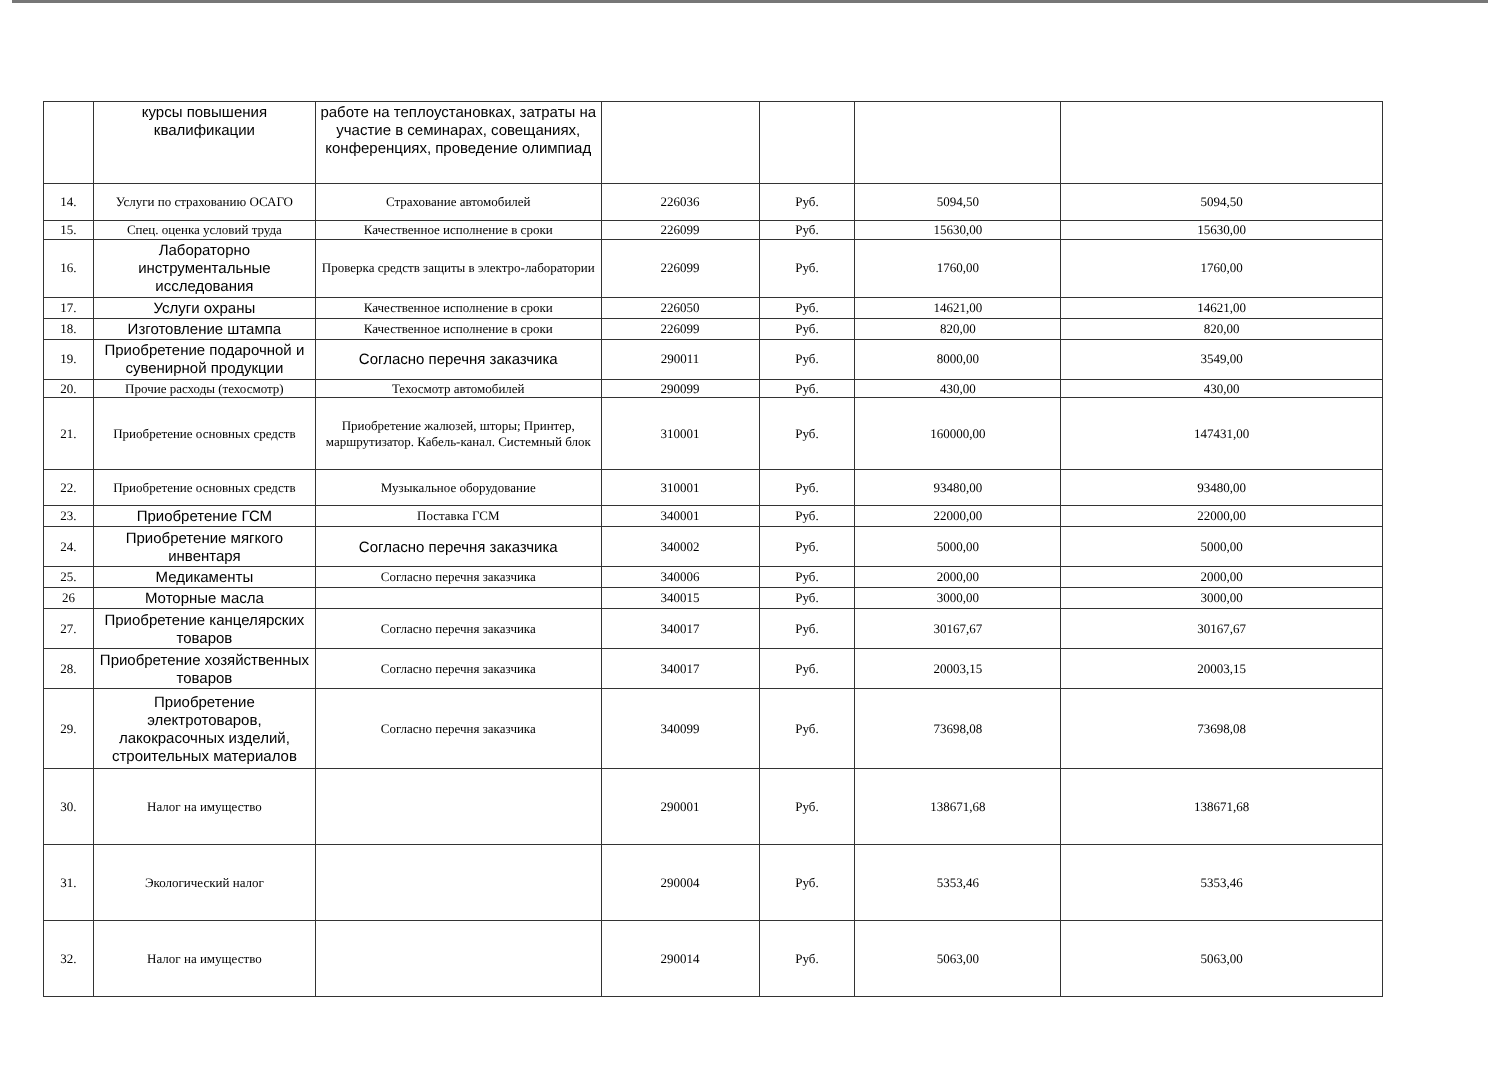| | курсы повышения квалификации | работе на теплоустановках, затраты на участие в семинарах, совещаниях, конференциях, проведение олимпиад | | | | |
| 14. | Услуги по страхованию ОСАГО | Страхование автомобилей | 226036 | Руб. | 5094,50 | 5094,50 |
| 15. | Спец. оценка условий труда | Качественное исполнение в сроки | 226099 | Руб. | 15630,00 | 15630,00 |
| 16. | Лабораторно инструментальные исследования | Проверка средств защиты в электро-лаборатории | 226099 | Руб. | 1760,00 | 1760,00 |
| 17. | Услуги охраны | Качественное исполнение в сроки | 226050 | Руб. | 14621,00 | 14621,00 |
| 18. | Изготовление штампа | Качественное исполнение в сроки | 226099 | Руб. | 820,00 | 820,00 |
| 19. | Приобретение подарочной и сувенирной продукции | Согласно перечня заказчика | 290011 | Руб. | 8000,00 | 3549,00 |
| 20. | Прочие расходы (техосмотр) | Техосмотр автомобилей | 290099 | Руб. | 430,00 | 430,00 |
| 21. | Приобретение основных средств | Приобретение жалюзей, шторы; Принтер, маршрутизатор. Кабель-канал. Системный блок | 310001 | Руб. | 160000,00 | 147431,00 |
| 22. | Приобретение основных средств | Музыкальное оборудование | 310001 | Руб. | 93480,00 | 93480,00 |
| 23. | Приобретение ГСМ | Поставка ГСМ | 340001 | Руб. | 22000,00 | 22000,00 |
| 24. | Приобретение мягкого инвентаря | Согласно перечня заказчика | 340002 | Руб. | 5000,00 | 5000,00 |
| 25. | Медикаменты | Согласно перечня заказчика | 340006 | Руб. | 2000,00 | 2000,00 |
| 26 | Моторные масла | | 340015 | Руб. | 3000,00 | 3000,00 |
| 27. | Приобретение канцелярских товаров | Согласно перечня заказчика | 340017 | Руб. | 30167,67 | 30167,67 |
| 28. | Приобретение хозяйственных товаров | Согласно перечня заказчика | 340017 | Руб. | 20003,15 | 20003,15 |
| 29. | Приобретение электротоваров, лакокрасочных изделий, строительных материалов | Согласно перечня заказчика | 340099 | Руб. | 73698,08 | 73698,08 |
| 30. | Налог на имущество | | 290001 | Руб. | 138671,68 | 138671,68 |
| 31. | Экологический налог | | 290004 | Руб. | 5353,46 | 5353,46 |
| 32. | Налог на имущество | | 290014 | Руб. | 5063,00 | 5063,00 |